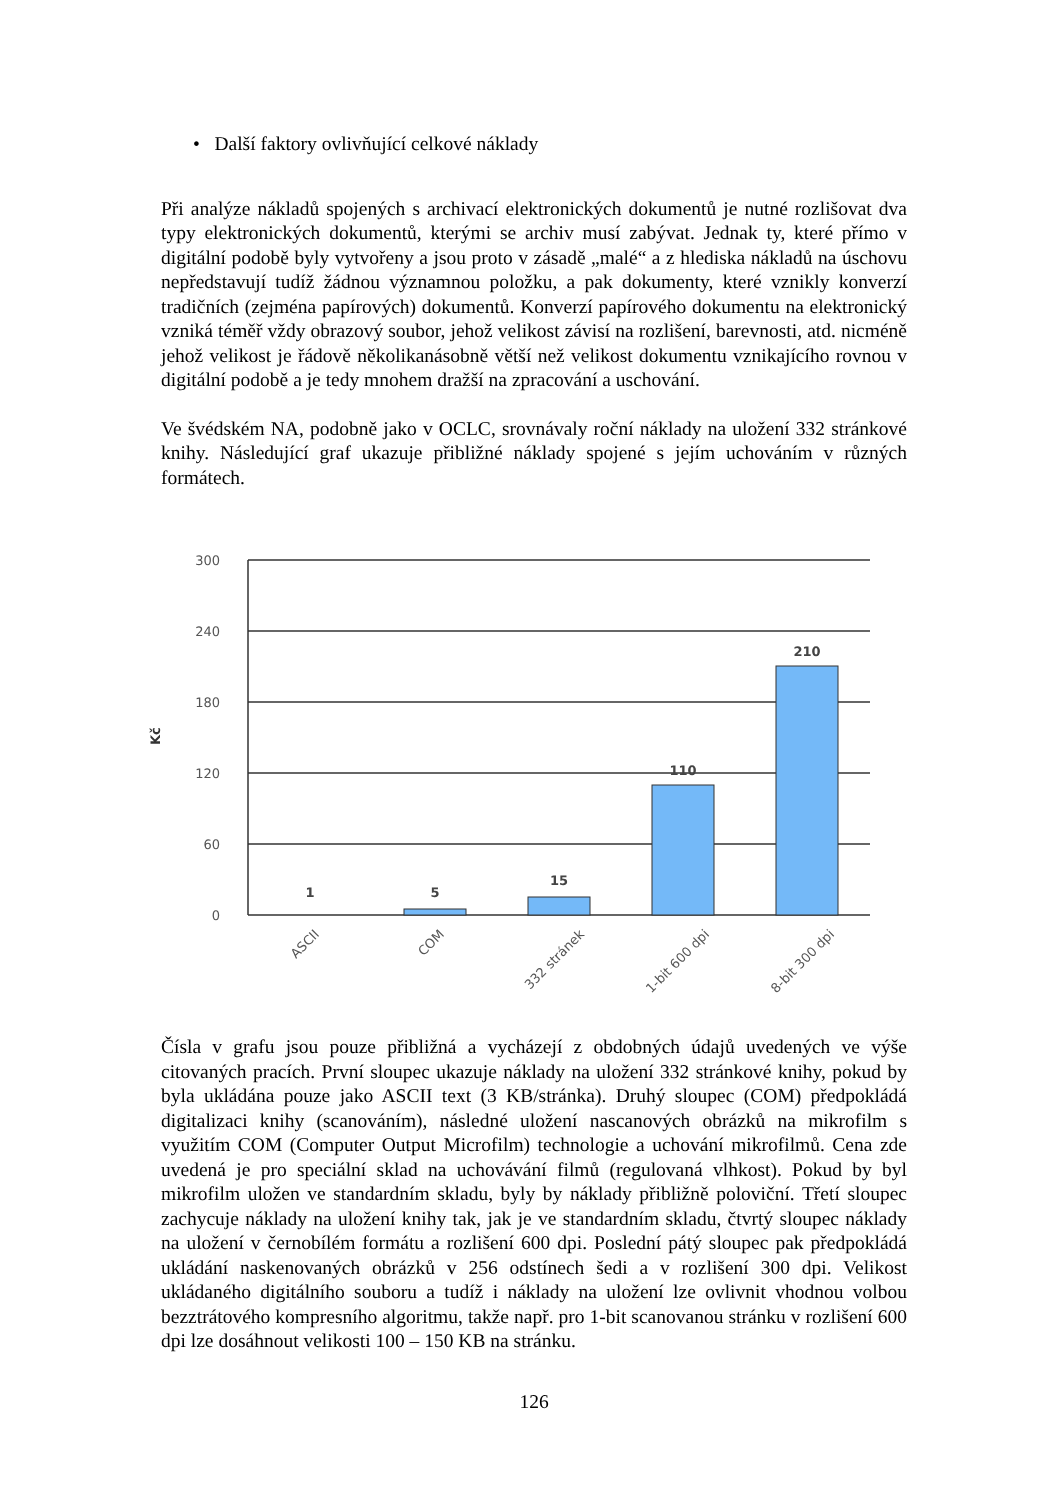• Další faktory ovlivňující celkové náklady
Při analýze nákladů spojených s archivací elektronických dokumentů je nutné rozlišovat dva typy elektronických dokumentů, kterými se archiv musí zabývat. Jednak ty, které přímo v digitální podobě byly vytvořeny a jsou proto v zásadě „malé“ a z hlediska nákladů na úschovu nepředstavují tudíž žádnou významnou položku, a pak dokumenty, které vznikly konverzí tradičních (zejména papírových) dokumentů. Konverzí papírového dokumentu na elektronický vzniká téměř vždy obrazový soubor, jehož velikost závisí na rozlišení, barevnosti, atd. nicméně jehož velikost je řádově několikanásobně větší než velikost dokumentu vznikajícího rovnou v digitální podobě a je tedy mnohem dražší na zpracování a uschování.
Ve švédském NA, podobně jako v OCLC, srovnávaly roční náklady na uložení 332 stránkové knihy. Následující graf ukazuje přibližné náklady spojené s jejím uchováním v různých formátech.
300
240
180
120
60
0
Kč
1
5
15
110
210
ASCII
COM
332 stránek
1-bit 600 dpi
8-bit 300 dpi
Čísla v grafu jsou pouze přibližná a vycházejí z obdobných údajů uvedených ve výše citovaných pracích. První sloupec ukazuje náklady na uložení 332 stránkové knihy, pokud by byla ukládána pouze jako ASCII text (3 KB/stránka). Druhý sloupec (COM) předpokládá digitalizaci knihy (scanováním), následné uložení nascanových obrázků na mikrofilm s využitím COM (Computer Output Microfilm) technologie a uchování mikrofilmů. Cena zde uvedená je pro speciální sklad na uchovávání filmů (regulovaná vlhkost). Pokud by byl mikrofilm uložen ve standardním skladu, byly by náklady přibližně poloviční. Třetí sloupec zachycuje náklady na uložení knihy tak, jak je ve standardním skladu, čtvrtý sloupec náklady na uložení v černobílém formátu a rozlišení 600 dpi. Poslední pátý sloupec pak předpokládá ukládání naskenovaných obrázků v 256 odstínech šedi a v rozlišení 300 dpi. Velikost ukládaného digitálního souboru a tudíž i náklady na uložení lze ovlivnit vhodnou volbou bezztrátového kompresního algoritmu, takže např. pro 1-bit scanovanou stránku v rozlišení 600 dpi lze dosáhnout velikosti 100 – 150 KB na stránku.
126